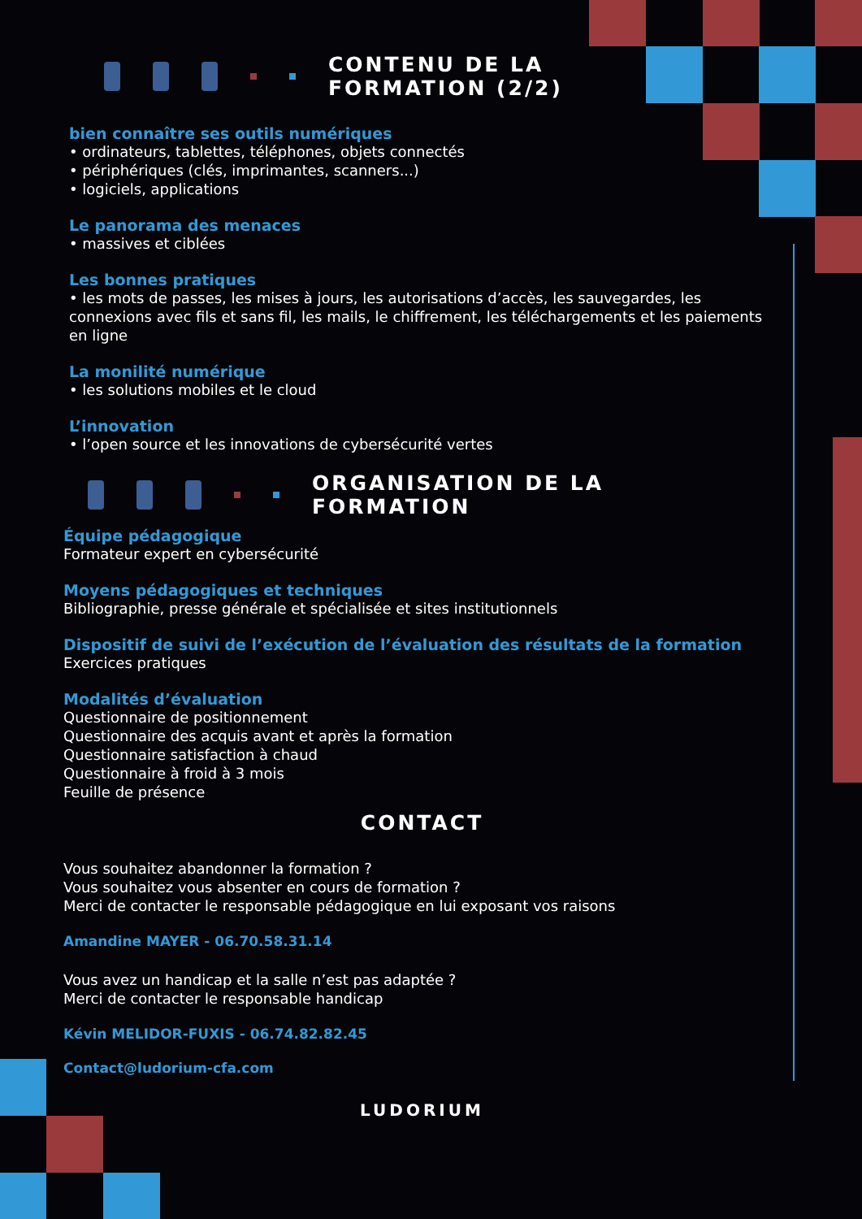CONTENU DE LA
FORMATION (2/2)
bien connaître ses outils numériques
• ordinateurs, tablettes, téléphones, objets connectés
• périphériques (clés, imprimantes, scanners...)
• logiciels, applications
Le panorama des menaces
• massives et ciblées
Les bonnes pratiques
• les mots de passes, les mises à jours, les autorisations d’accès, les sauvegardes, les connexions avec fils et sans fil, les mails, le chiffrement, les téléchargements et les paiements en ligne
La monilité numérique
• les solutions mobiles et le cloud
L’innovation
• l’open source et les innovations de cybersécurité vertes
ORGANISATION DE LA
FORMATION
Équipe pédagogique
Formateur expert en cybersécurité
Moyens pédagogiques et techniques
Bibliographie, presse générale et spécialisée et sites institutionnels
Dispositif de suivi de l’exécution de l’évaluation des résultats de la formation
Exercices pratiques
Modalités d’évaluation
Questionnaire de positionnement
Questionnaire des acquis avant et après la formation
Questionnaire satisfaction à chaud
Questionnaire à froid à 3 mois
Feuille de présence
CONTACT
Vous souhaitez abandonner la formation ?
Vous souhaitez vous absenter en cours de formation ?
Merci de contacter le responsable pédagogique en lui exposant vos raisons
Amandine MAYER - 06.70.58.31.14
Vous avez un handicap et la salle n’est pas adaptée ?
Merci de contacter le responsable handicap
Kévin MELIDOR-FUXIS - 06.74.82.82.45
Contact@ludorium-cfa.com
LUDORIUM